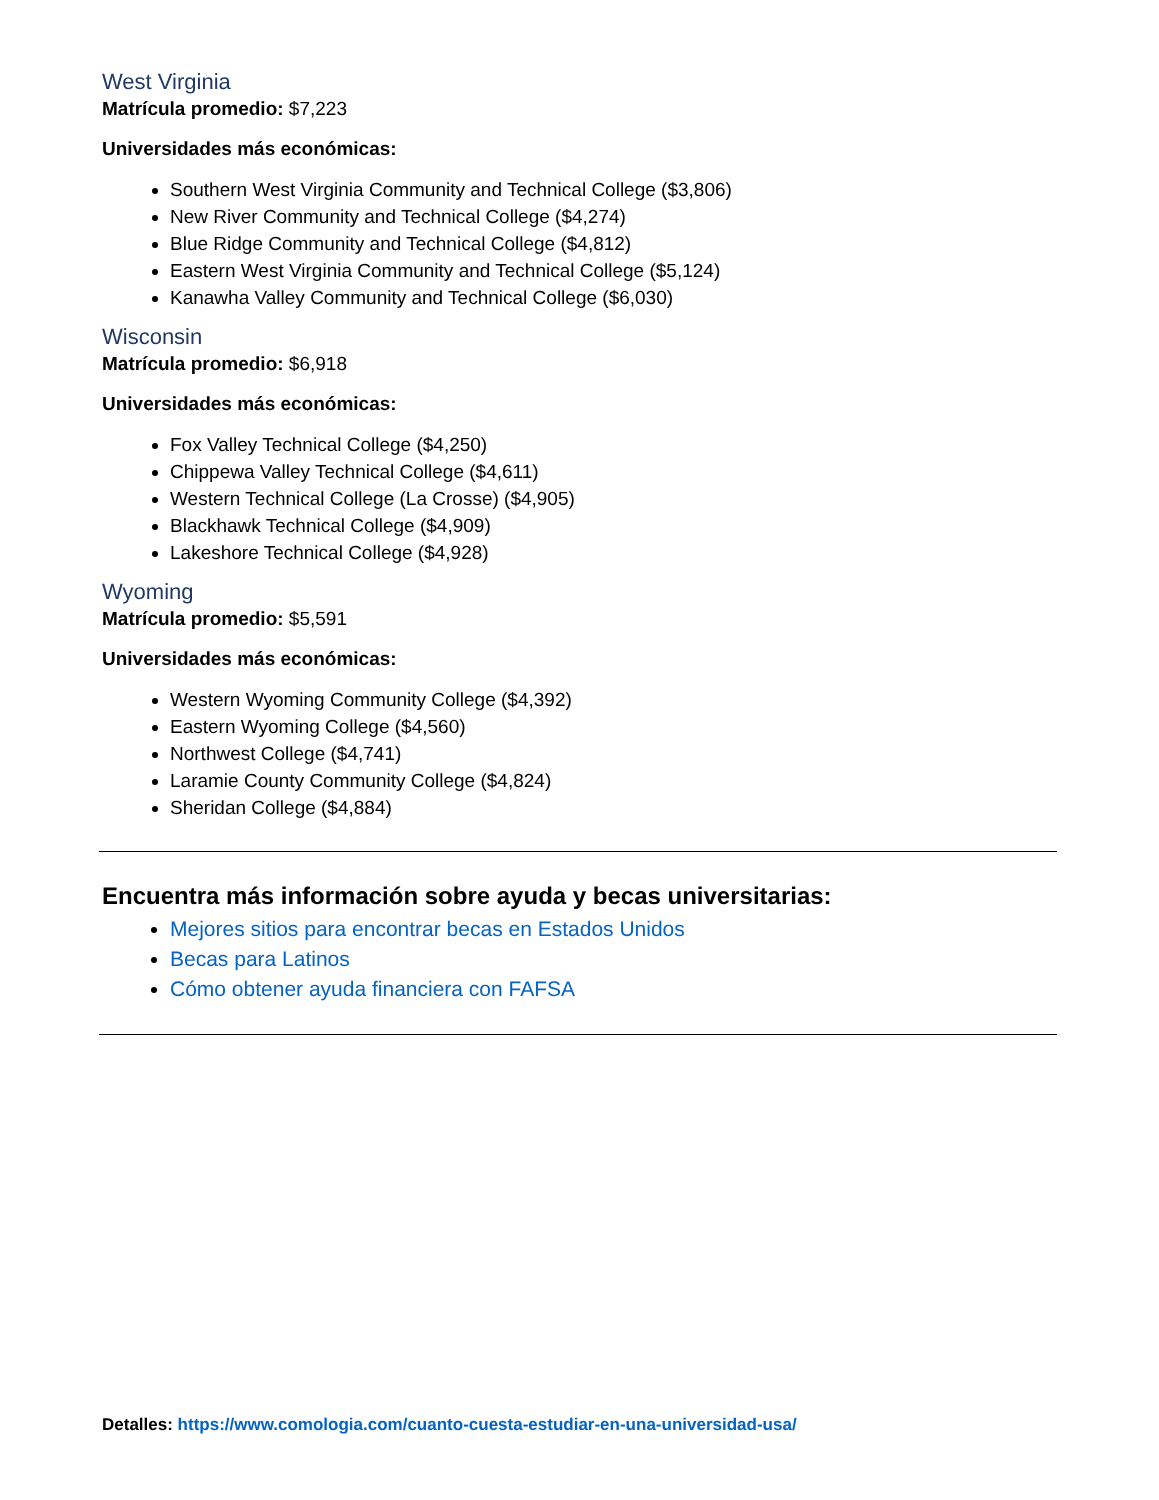West Virginia
Matrícula promedio: $7,223
Universidades más económicas:
Southern West Virginia Community and Technical College ($3,806)
New River Community and Technical College ($4,274)
Blue Ridge Community and Technical College ($4,812)
Eastern West Virginia Community and Technical College ($5,124)
Kanawha Valley Community and Technical College ($6,030)
Wisconsin
Matrícula promedio: $6,918
Universidades más económicas:
Fox Valley Technical College ($4,250)
Chippewa Valley Technical College ($4,611)
Western Technical College (La Crosse) ($4,905)
Blackhawk Technical College ($4,909)
Lakeshore Technical College ($4,928)
Wyoming
Matrícula promedio: $5,591
Universidades más económicas:
Western Wyoming Community College ($4,392)
Eastern Wyoming College ($4,560)
Northwest College ($4,741)
Laramie County Community College ($4,824)
Sheridan College ($4,884)
Encuentra más información sobre ayuda y becas universitarias:
Mejores sitios para encontrar becas en Estados Unidos
Becas para Latinos
Cómo obtener ayuda financiera con FAFSA
Detalles: https://www.comologia.com/cuanto-cuesta-estudiar-en-una-universidad-usa/